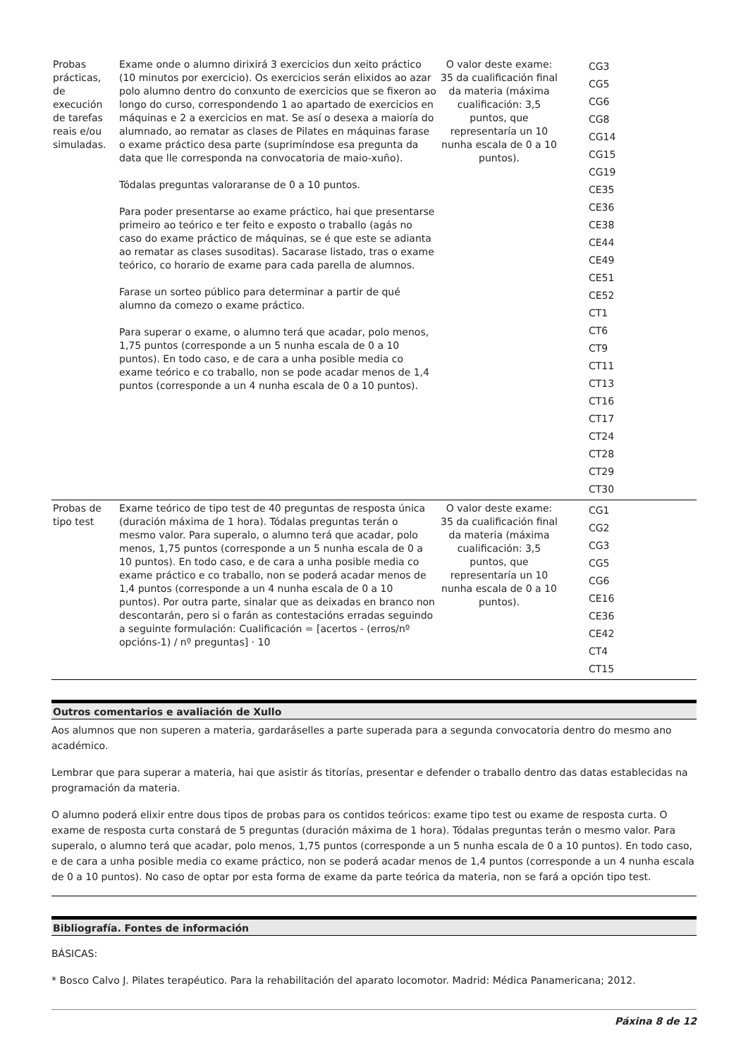| Probas prácticas, de execución de tarefas reais e/ou simuladas. | Exame onde o alumno dirixirá 3 exercicios dun xeito práctico (10 minutos por exercicio). Os exercicios serán elixidos ao azar polo alumno dentro do conxunto de exercicios que se fixeron ao longo do curso, correspondendo 1 ao apartado de exercicios en máquinas e 2 a exercicios en mat. Se así o desexa a maioría do alumnado, ao rematar as clases de Pilates en máquinas farase o exame práctico desa parte (suprimíndose esa pregunta da data que lle corresponda na convocatoria de maio-xuño). Tódalas preguntas valoraranse de 0 a 10 puntos. Para poder presentarse ao exame práctico, hai que presentarse primeiro ao teórico e ter feito e exposto o traballo (agás no caso do exame práctico de máquinas, se é que este se adianta ao rematar as clases susoditas). Sacarase listado, tras o exame teórico, co horario de exame para cada parella de alumnos. Farase un sorteo público para determinar a partir de qué alumno da comezo o exame práctico. Para superar o exame, o alumno terá que acadar, polo menos, 1,75 puntos (corresponde a un 5 nunha escala de 0 a 10 puntos). En todo caso, e de cara a unha posible media co exame teórico e co traballo, non se pode acadar menos de 1,4 puntos (corresponde a un 4 nunha escala de 0 a 10 puntos). | O valor deste exame: 35 da cualificación final da materia (máxima cualificación: 3,5 puntos, que representaría un 10 nunha escala de 0 a 10 puntos). | CG3 CG5 CG6 CG8 CG14 CG15 CG19 CE35 CE36 CE38 CE44 CE49 CE51 CE52 CT1 CT6 CT9 CT11 CT13 CT16 CT17 CT24 CT28 CT29 CT30 |
| Probas de tipo test | Exame teórico de tipo test de 40 preguntas de resposta única (duración máxima de 1 hora). Tódalas preguntas terán o mesmo valor. Para superalo, o alumno terá que acadar, polo menos, 1,75 puntos (corresponde a un 5 nunha escala de 0 a 10 puntos). En todo caso, e de cara a unha posible media co exame práctico e co traballo, non se poderá acadar menos de 1,4 puntos (corresponde a un 4 nunha escala de 0 a 10 puntos). Por outra parte, sinalar que as deixadas en branco non descontarán, pero si o farán as contestacións erradas seguindo a seguinte formulación: Cualificación = [acertos - (erros/nº opcións-1) / nº preguntas] · 10 | O valor deste exame: 35 da cualificación final da materia (máxima cualificación: 3,5 puntos, que representaría un 10 nunha escala de 0 a 10 puntos). | CG1 CG2 CG3 CG5 CG6 CE16 CE36 CE42 CT4 CT15 |
Outros comentarios e avaliación de Xullo
Aos alumnos que non superen a materia, gardaráselles a parte superada para a segunda convocatoria dentro do mesmo ano académico.
Lembrar que para superar a materia, hai que asistir ás titorías, presentar e defender o traballo dentro das datas establecidas na programación da materia.
O alumno poderá elixir entre dous tipos de probas para os contidos teóricos: exame tipo test ou exame de resposta curta. O exame de resposta curta constará de 5 preguntas (duración máxima de 1 hora). Tódalas preguntas terán o mesmo valor. Para superalo, o alumno terá que acadar, polo menos, 1,75 puntos (corresponde a un 5 nunha escala de 0 a 10 puntos). En todo caso, e de cara a unha posible media co exame práctico, non se poderá acadar menos de 1,4 puntos (corresponde a un 4 nunha escala de 0 a 10 puntos). No caso de optar por esta forma de exame da parte teórica da materia, non se fará a opción tipo test.
Bibliografía. Fontes de información
BÁSICAS:
* Bosco Calvo J. Pilates terapéutico. Para la rehabilitación del aparato locomotor. Madrid: Médica Panamericana; 2012.
Páxina 8 de 12